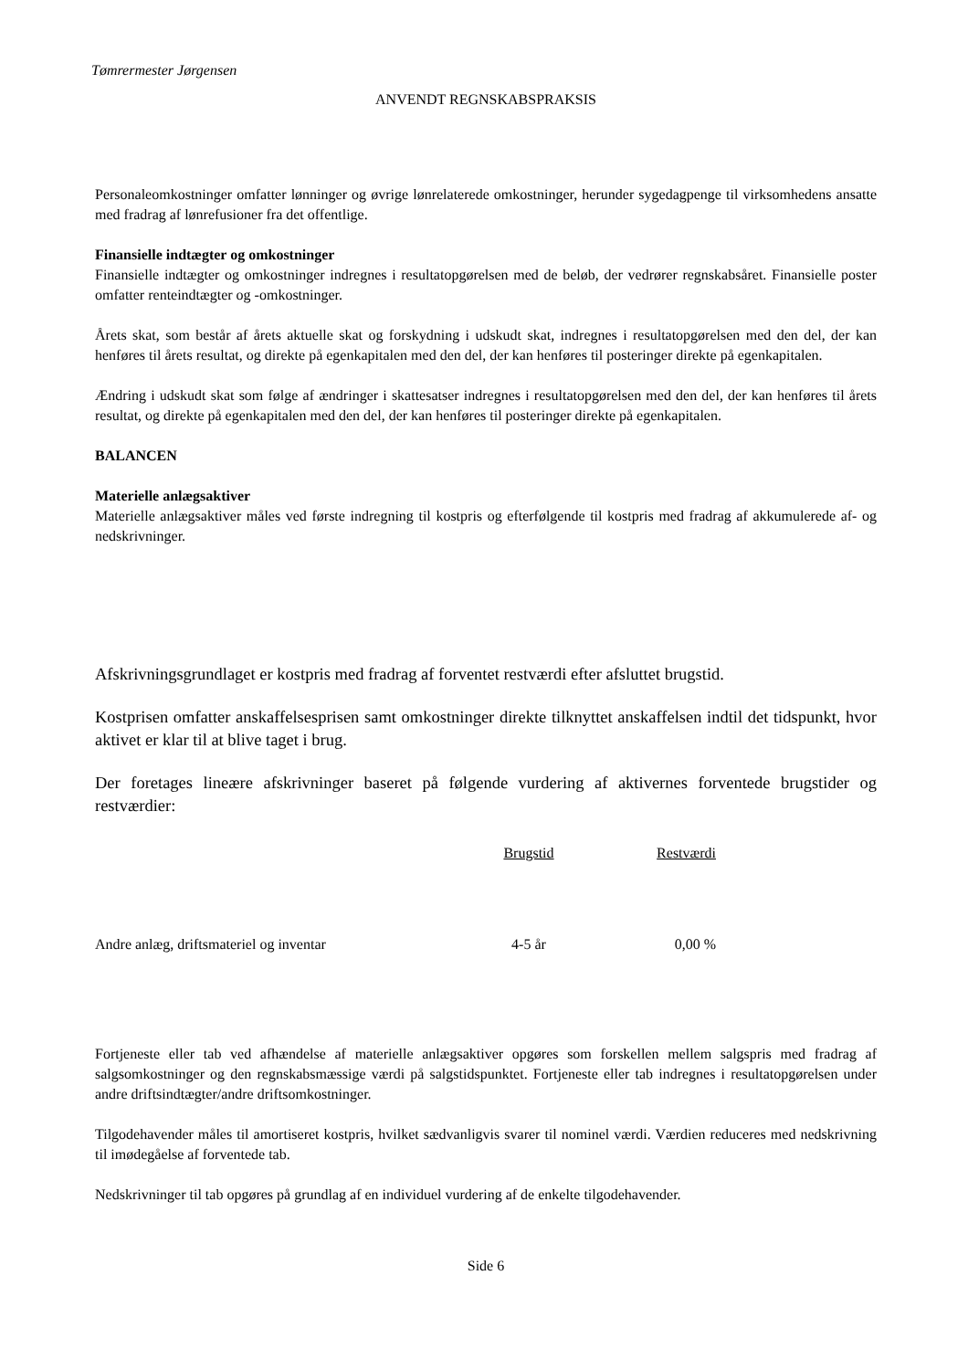Tømrermester Jørgensen
ANVENDT REGNSKABSPRAKSIS
Personaleomkostninger omfatter lønninger og øvrige lønrelaterede omkostninger, herunder sygedagpenge til virksomhedens ansatte med fradrag af lønrefusioner fra det offentlige.
Finansielle indtægter og omkostninger
Finansielle indtægter og omkostninger indregnes i resultatopgørelsen med de beløb, der vedrører regnskabsåret. Finansielle poster omfatter renteindtægter og -omkostninger.
Årets skat, som består af årets aktuelle skat og forskydning i udskudt skat, indregnes i resultatopgørelsen med den del, der kan henføres til årets resultat, og direkte på egenkapitalen med den del, der kan henføres til posteringer direkte på egenkapitalen.
Ændring i udskudt skat som følge af ændringer i skattesatser indregnes i resultatopgørelsen med den del, der kan henføres til årets resultat, og direkte på egenkapitalen med den del, der kan henføres til posteringer direkte på egenkapitalen.
BALANCEN
Materielle anlægsaktiver
Materielle anlægsaktiver måles ved første indregning til kostpris og efterfølgende til kostpris med fradrag af akkumulerede af- og nedskrivninger.
Afskrivningsgrundlaget er kostpris med fradrag af forventet restværdi efter afsluttet brugstid.
Kostprisen omfatter anskaffelsesprisen samt omkostninger direkte tilknyttet anskaffelsen indtil det tidspunkt, hvor aktivet er klar til at blive taget i brug.
Der foretages lineære afskrivninger baseret på følgende vurdering af aktivernes forventede brugstider og restværdier:
| | Brugstid | Restværdi |
| Andre anlæg, driftsmateriel og inventar | 4-5 år | 0,00 % |
Fortjeneste eller tab ved afhændelse af materielle anlægsaktiver opgøres som forskellen mellem salgspris med fradrag af salgsomkostninger og den regnskabsmæssige værdi på salgstidspunktet. Fortjeneste eller tab indregnes i resultatopgørelsen under andre driftsindtægter/andre driftsomkostninger.
Tilgodehavender måles til amortiseret kostpris, hvilket sædvanligvis svarer til nominel værdi. Værdien reduceres med nedskrivning til imødegåelse af forventede tab.
Nedskrivninger til tab opgøres på grundlag af en individuel vurdering af de enkelte tilgodehavender.
Side 6